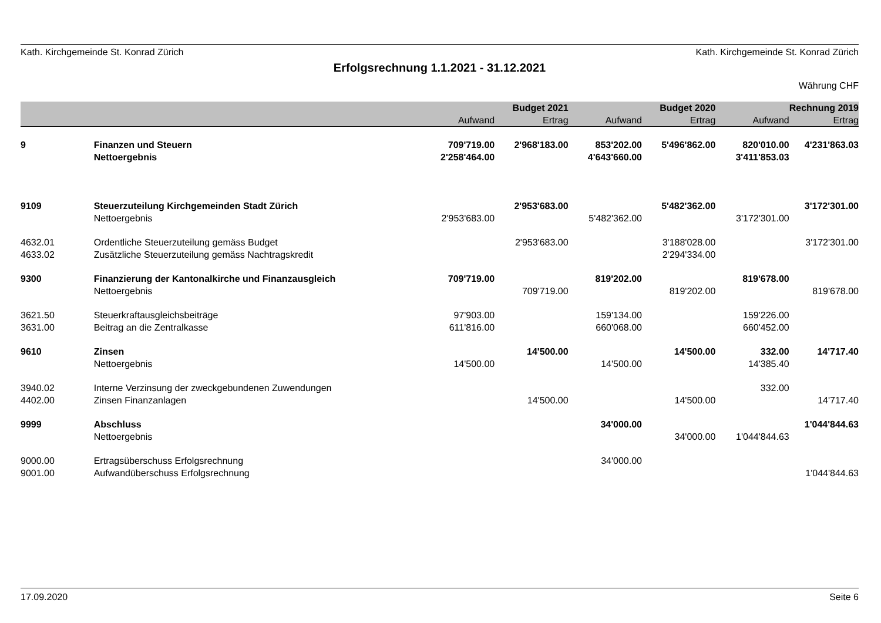Kath. Kirchgemeinde St. Konrad Zürich Kath. Kirchgemeinde St. Konrad Zürich
Erfolgsrechnung 1.1.2021 - 31.12.2021
Währung CHF
| | | | Budget 2021 | | Budget 2020 | | Rechnung 2019 |
| --- | --- | --- | --- | --- | --- | --- | --- |
| | | Aufwand | Ertrag | Aufwand | Ertrag | Aufwand | Ertrag |
| 9 | Finanzen und Steuern | 709'719.00 | 2'968'183.00 | 853'202.00 | 5'496'862.00 | 820'010.00 | 4'231'863.03 |
| | Nettoergebnis | 2'258'464.00 | | 4'643'660.00 | | 3'411'853.03 | |
| 9109 | Steuerzuteilung Kirchgemeinden Stadt Zürich | | 2'953'683.00 | | 5'482'362.00 | | 3'172'301.00 |
| | Nettoergebnis | 2'953'683.00 | | 5'482'362.00 | | 3'172'301.00 | |
| 4632.01 | Ordentliche Steuerzuteilung gemäss Budget | | 2'953'683.00 | | 3'188'028.00 | | 3'172'301.00 |
| 4633.02 | Zusätzliche Steuerzuteilung gemäss Nachtragskredit | | | | 2'294'334.00 | | |
| 9300 | Finanzierung der Kantonalkirche und Finanzausgleich | 709'719.00 | | 819'202.00 | | 819'678.00 | |
| | Nettoergebnis | | 709'719.00 | | 819'202.00 | | 819'678.00 |
| 3621.50 | Steuerkraftausgleichsbeiträge | 97'903.00 | | 159'134.00 | | 159'226.00 | |
| 3631.00 | Beitrag an die Zentralkasse | 611'816.00 | | 660'068.00 | | 660'452.00 | |
| 9610 | Zinsen | | 14'500.00 | | 14'500.00 | 332.00 | 14'717.40 |
| | Nettoergebnis | 14'500.00 | | 14'500.00 | | 14'385.40 | |
| 3940.02 | Interne Verzinsung der zweckgebundenen Zuwendungen | | | | | 332.00 | |
| 4402.00 | Zinsen Finanzanlagen | | 14'500.00 | | 14'500.00 | | 14'717.40 |
| 9999 | Abschluss | | | 34'000.00 | | | 1'044'844.63 |
| | Nettoergebnis | | | | 34'000.00 | 1'044'844.63 | |
| 9000.00 | Ertragsüberschuss Erfolgsrechnung | | | 34'000.00 | | | |
| 9001.00 | Aufwandüberschuss Erfolgsrechnung | | | | | | 1'044'844.63 |
17.09.2020 Seite 6